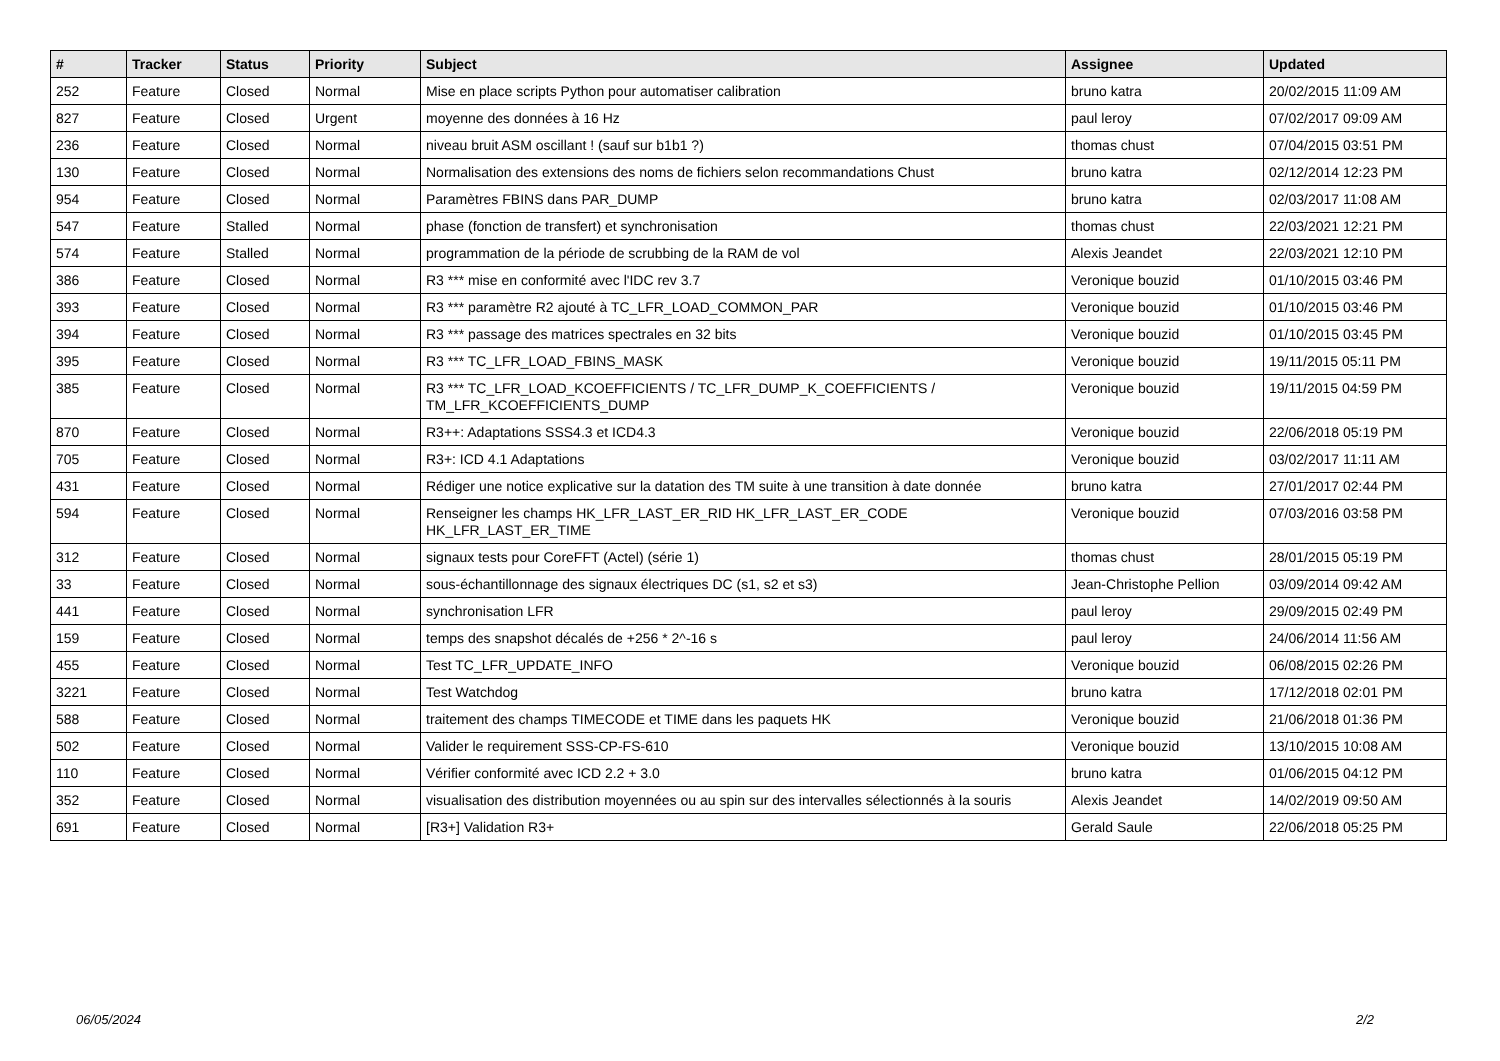| # | Tracker | Status | Priority | Subject | Assignee | Updated |
| --- | --- | --- | --- | --- | --- | --- |
| 252 | Feature | Closed | Normal | Mise en place scripts Python pour automatiser calibration | bruno katra | 20/02/2015 11:09 AM |
| 827 | Feature | Closed | Urgent | moyenne des données à 16 Hz | paul leroy | 07/02/2017 09:09 AM |
| 236 | Feature | Closed | Normal | niveau bruit ASM oscillant ! (sauf sur b1b1 ?) | thomas chust | 07/04/2015 03:51 PM |
| 130 | Feature | Closed | Normal | Normalisation des extensions des noms de fichiers selon recommandations Chust | bruno katra | 02/12/2014 12:23 PM |
| 954 | Feature | Closed | Normal | Paramètres FBINS dans PAR_DUMP | bruno katra | 02/03/2017 11:08 AM |
| 547 | Feature | Stalled | Normal | phase (fonction de transfert) et synchronisation | thomas chust | 22/03/2021 12:21 PM |
| 574 | Feature | Stalled | Normal | programmation de la période de scrubbing de la RAM de vol | Alexis Jeandet | 22/03/2021 12:10 PM |
| 386 | Feature | Closed | Normal | R3 *** mise en conformité avec l'IDC rev 3.7 | Veronique bouzid | 01/10/2015 03:46 PM |
| 393 | Feature | Closed | Normal | R3 *** paramètre R2 ajouté à TC_LFR_LOAD_COMMON_PAR | Veronique bouzid | 01/10/2015 03:46 PM |
| 394 | Feature | Closed | Normal | R3 *** passage des matrices spectrales en 32 bits | Veronique bouzid | 01/10/2015 03:45 PM |
| 395 | Feature | Closed | Normal | R3 *** TC_LFR_LOAD_FBINS_MASK | Veronique bouzid | 19/11/2015 05:11 PM |
| 385 | Feature | Closed | Normal | R3 *** TC_LFR_LOAD_KCOEFFICIENTS / TC_LFR_DUMP_K_COEFFICIENTS / TM_LFR_KCOEFFICIENTS_DUMP | Veronique bouzid | 19/11/2015 04:59 PM |
| 870 | Feature | Closed | Normal | R3++: Adaptations SSS4.3 et ICD4.3 | Veronique bouzid | 22/06/2018 05:19 PM |
| 705 | Feature | Closed | Normal | R3+: ICD 4.1 Adaptations | Veronique bouzid | 03/02/2017 11:11 AM |
| 431 | Feature | Closed | Normal | Rédiger une notice explicative sur la datation des TM suite à une transition à date donnée | bruno katra | 27/01/2017 02:44 PM |
| 594 | Feature | Closed | Normal | Renseigner les champs HK_LFR_LAST_ER_RID HK_LFR_LAST_ER_CODE HK_LFR_LAST_ER_TIME | Veronique bouzid | 07/03/2016 03:58 PM |
| 312 | Feature | Closed | Normal | signaux tests pour CoreFFT (Actel) (série 1) | thomas chust | 28/01/2015 05:19 PM |
| 33 | Feature | Closed | Normal | sous-échantillonnage des signaux électriques DC (s1, s2 et s3) | Jean-Christophe Pellion | 03/09/2014 09:42 AM |
| 441 | Feature | Closed | Normal | synchronisation LFR | paul leroy | 29/09/2015 02:49 PM |
| 159 | Feature | Closed | Normal | temps des snapshot décalés de +256 * 2^-16 s | paul leroy | 24/06/2014 11:56 AM |
| 455 | Feature | Closed | Normal | Test TC_LFR_UPDATE_INFO | Veronique bouzid | 06/08/2015 02:26 PM |
| 3221 | Feature | Closed | Normal | Test Watchdog | bruno katra | 17/12/2018 02:01 PM |
| 588 | Feature | Closed | Normal | traitement des champs TIMECODE et TIME dans les paquets HK | Veronique bouzid | 21/06/2018 01:36 PM |
| 502 | Feature | Closed | Normal | Valider le requirement SSS-CP-FS-610 | Veronique bouzid | 13/10/2015 10:08 AM |
| 110 | Feature | Closed | Normal | Vérifier conformité avec ICD 2.2 + 3.0 | bruno katra | 01/06/2015 04:12 PM |
| 352 | Feature | Closed | Normal | visualisation des distribution moyennées ou au spin sur des intervalles sélectionnés à la souris | Alexis Jeandet | 14/02/2019 09:50 AM |
| 691 | Feature | Closed | Normal | [R3+] Validation R3+ | Gerald Saule | 22/06/2018 05:25 PM |
06/05/2024 2/2